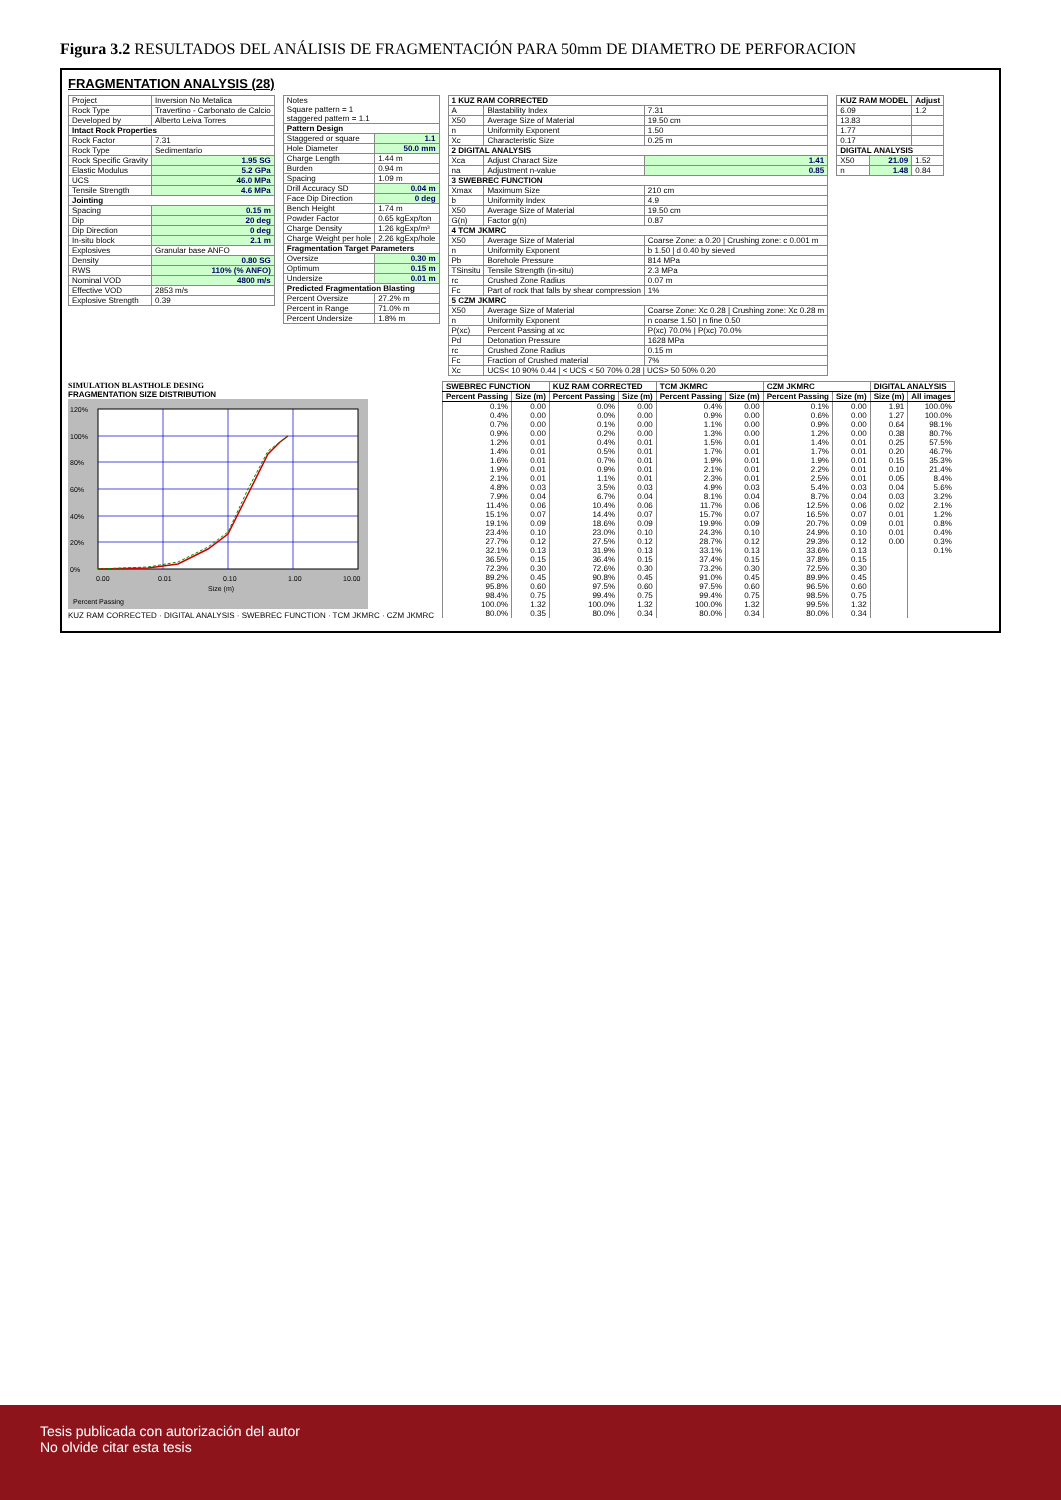Figura 3.2 RESULTADOS DEL ANÁLISIS DE FRAGMENTACIÓN PARA 50mm DE DIAMETRO DE PERFORACION
FRAGMENTATION ANALYSIS (28)
| Project | Inversion No Metalica |
| Rock Type | Travertino - Carbonato de Calcio |
| Developed by | Alberto Leiva Torres |
| Intact Rock Properties | |
| Rock Factor | 7.31 |
| Rock Type | Sedimentario |
| Rock Specific Gravity | 1.95 SG |
| Elastic Modulus | 5.2 GPa |
| UCS | 46.0 MPa |
| Tensile Strength | 4.6 MPa |
| Jointing | |
| Spacing | 0.15 m |
| Dip | 20 deg |
| Dip Direction | 0 deg |
| In-situ block | 2.1 m |
| Explosives | Granular base ANFO |
| Density | 0.80 SG |
| RWS | 110% (% ANFO) |
| Nominal VOD | 4800 m/s |
| Effective VOD | 2853 m/s |
| Explosive Strength | 0.39 |
| Notes Square pattern = 1 staggered pattern = 1.1 | |
| Pattern Design | |
| Staggered or square | 1.1 |
| Hole Diameter | 50.0 mm |
| Charge Length | 1.44 m |
| Burden | 0.94 m |
| Spacing | 1.09 m |
| Drill Accuracy SD | 0.04 m |
| Face Dip Direction | 0 deg |
| Bench Height | 1.74 m |
| Powder Factor | 0.65 kgExp/ton |
| Charge Density | 1.26 kgExp/m³ |
| Charge Weight per hole | 2.26 kgExp/hole |
| Fragmentation Target Parameters | |
| Oversize | 0.30 m |
| Optimum | 0.15 m |
| Undersize | 0.01 m |
| Predicted Fragmentation Blasting | |
| Percent Oversize | 27.2% m |
| Percent in Range | 71.0% m |
| Percent Undersize | 1.8% m |
| 1 KUZ RAM CORRECTED | | |
| --- | --- | --- |
| A | Blastability Index | 7.31 |
| X50 | Average Size of Material | 19.50 cm |
| n | Uniformity Exponent | 1.50 |
| Xc | Characteristic Size | 0.25 m |
| 2 DIGITAL ANALYSIS | | |
| Xca | Adjust Charact Size | 1.41 |
| na | Adjustment n-value | 0.85 |
| 3 SWEBREC FUNCTION | | |
| Xmax | Maximum Size | 210 cm |
| b | Uniformity Index | 4.9 |
| X50 | Average Size of Material | 19.50 cm |
| G(n) | Factor g(n) | 0.87 |
| 4 TCM JKMRC | | |
| X50 | Average Size of Material | Coarse Zone: a 0.20 / Crushing zone: c 0.001 m |
| n | Uniformity Exponent | b 1.50 / d 0.40 by sieved |
| Pb | Borehole Pressure | 814 MPa |
| TSinsitu | Tensile Strength (in-situ) | 2.3 MPa |
| rc | Crushed Zone Radius | 0.07 m |
| Fc | Part of rock that falls by shear compression | 1% |
| 5 CZM JKMRC | | |
| X50 | Average Size of Material | Coarse Zone: Xc 0.28 / Crushing zone: Xc 0.28 m |
| n | Uniformity Exponent | n coarse 1.50 / n fine 0.50 |
| P(xc) | Percent Passing at xc | P(xc) 70.0% / P(xc) 70.0% |
| Pd | Detonation Pressure | 1628 MPa |
| rc | Crushed Zone Radius | 0.15 m |
| Fc | Fraction of Crushed material | 7% |
| Xc | UCS< 10 90% 0.44 / < UCS < 50 70% 0.28 / UCS> 50 50% 0.20 | |
| KUZ RAM MODEL | | Adjust |
| --- | --- | --- |
| 6.09 | | 1.2 |
| 13.83 | | |
| 1.77 | | |
| 0.17 | | |
| DIGITAL ANALYSIS | | |
| X50 | 21.09 | 1.52 |
| n | 1.48 | 0.84 |
SIMULATION BLASTHOLE DESING
FRAGMENTATION SIZE DISTRIBUTION
120%
100%
80%
60%
40%
20%
0%
0.00
0.01
0.10
1.00
10.00
Size (m)
Percent Passing
KUZ RAM CORRECTED · DIGITAL ANALYSIS · SWEBREC FUNCTION · TCM JKMRC · CZM JKMRC
| SWEBREC FUNCTION | | KUZ RAM CORRECTED | | TCM JKMRC | | CZM JKMRC | | DIGITAL ANALYSIS | |
| --- | --- | --- | --- | --- | --- | --- | --- | --- | --- |
| Percent Passing | Size (m) | Percent Passing | Size (m) | Percent Passing | Size (m) | Percent Passing | Size (m) | Size (m) | All images |
| 0.1% | 0.00 | 0.0% | 0.00 | 0.4% | 0.00 | 0.1% | 0.00 | 1.91 | 100.0% |
| 0.4% | 0.00 | 0.0% | 0.00 | 0.9% | 0.00 | 0.6% | 0.00 | 1.27 | 100.0% |
| 0.7% | 0.00 | 0.1% | 0.00 | 1.1% | 0.00 | 0.9% | 0.00 | 0.64 | 98.1% |
| 0.9% | 0.00 | 0.2% | 0.00 | 1.3% | 0.00 | 1.2% | 0.00 | 0.38 | 80.7% |
| 1.2% | 0.01 | 0.4% | 0.01 | 1.5% | 0.01 | 1.4% | 0.01 | 0.25 | 57.5% |
| 1.4% | 0.01 | 0.5% | 0.01 | 1.7% | 0.01 | 1.7% | 0.01 | 0.20 | 46.7% |
| 1.6% | 0.01 | 0.7% | 0.01 | 1.9% | 0.01 | 1.9% | 0.01 | 0.15 | 35.3% |
| 1.9% | 0.01 | 0.9% | 0.01 | 2.1% | 0.01 | 2.2% | 0.01 | 0.10 | 21.4% |
| 2.1% | 0.01 | 1.1% | 0.01 | 2.3% | 0.01 | 2.5% | 0.01 | 0.05 | 8.4% |
| 4.8% | 0.03 | 3.5% | 0.03 | 4.9% | 0.03 | 5.4% | 0.03 | 0.04 | 5.6% |
| 7.9% | 0.04 | 6.7% | 0.04 | 8.1% | 0.04 | 8.7% | 0.04 | 0.03 | 3.2% |
| 11.4% | 0.06 | 10.4% | 0.06 | 11.7% | 0.06 | 12.5% | 0.06 | 0.02 | 2.1% |
| 15.1% | 0.07 | 14.4% | 0.07 | 15.7% | 0.07 | 16.5% | 0.07 | 0.01 | 1.2% |
| 19.1% | 0.09 | 18.6% | 0.09 | 19.9% | 0.09 | 20.7% | 0.09 | 0.01 | 0.8% |
| 23.4% | 0.10 | 23.0% | 0.10 | 24.3% | 0.10 | 24.9% | 0.10 | 0.01 | 0.4% |
| 27.7% | 0.12 | 27.5% | 0.12 | 28.7% | 0.12 | 29.3% | 0.12 | 0.00 | 0.3% |
| 32.1% | 0.13 | 31.9% | 0.13 | 33.1% | 0.13 | 33.6% | 0.13 | | 0.1% |
| 36.5% | 0.15 | 36.4% | 0.15 | 37.4% | 0.15 | 37.8% | 0.15 | | |
| 72.3% | 0.30 | 72.6% | 0.30 | 73.2% | 0.30 | 72.5% | 0.30 | | |
| 89.2% | 0.45 | 90.8% | 0.45 | 91.0% | 0.45 | 89.9% | 0.45 | | |
| 95.8% | 0.60 | 97.5% | 0.60 | 97.5% | 0.60 | 96.5% | 0.60 | | |
| 98.4% | 0.75 | 99.4% | 0.75 | 99.4% | 0.75 | 98.5% | 0.75 | | |
| 100.0% | 1.32 | 100.0% | 1.32 | 100.0% | 1.32 | 99.5% | 1.32 | | |
| 80.0% | 0.35 | 80.0% | 0.34 | 80.0% | 0.34 | 80.0% | 0.34 | | |
Tesis publicada con autorización del autor
No olvide citar esta tesis